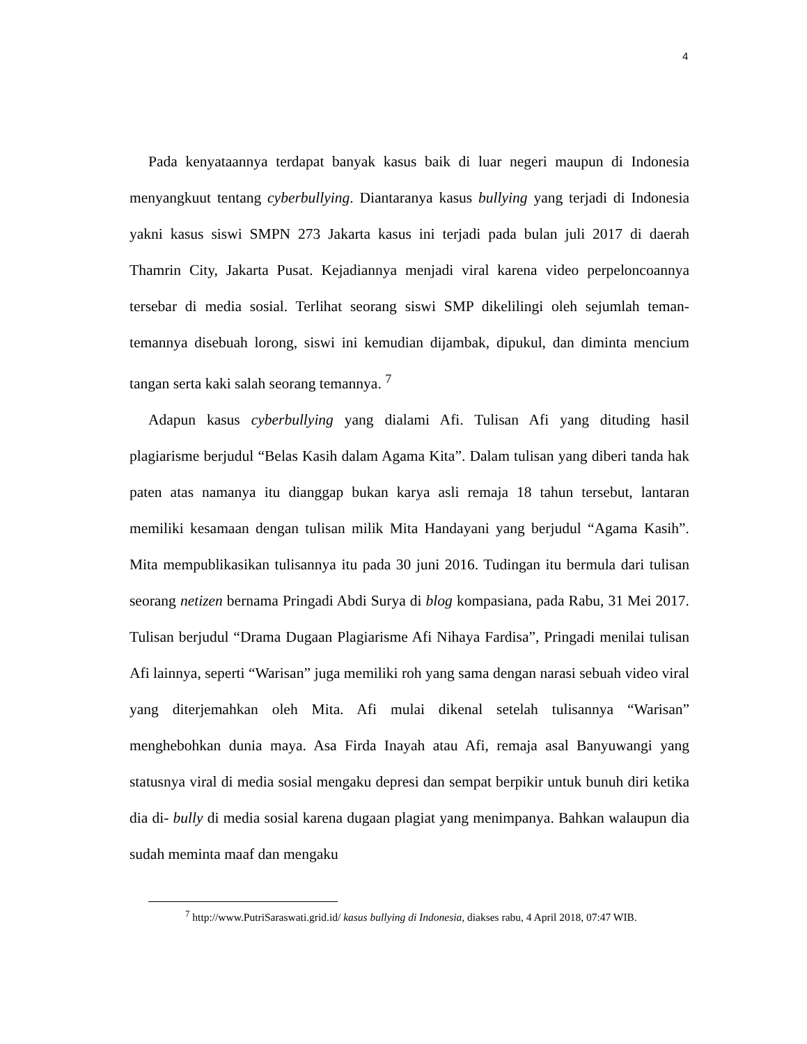4
Pada kenyataannya terdapat banyak kasus baik di luar negeri maupun di Indonesia menyangkuut tentang cyberbullying. Diantaranya kasus bullying yang terjadi di Indonesia yakni kasus siswi SMPN 273 Jakarta kasus ini terjadi pada bulan juli 2017 di daerah Thamrin City, Jakarta Pusat. Kejadiannya menjadi viral karena video perpeloncoannya tersebar di media sosial. Terlihat seorang siswi SMP dikelilingi oleh sejumlah teman-temannya disebuah lorong, siswi ini kemudian dijambak, dipukul, dan diminta mencium tangan serta kaki salah seorang temannya. <sup>7</sup>
Adapun kasus cyberbullying yang dialami Afi. Tulisan Afi yang dituding hasil plagiarisme berjudul “Belas Kasih dalam Agama Kita”. Dalam tulisan yang diberi tanda hak paten atas namanya itu dianggap bukan karya asli remaja 18 tahun tersebut, lantaran memiliki kesamaan dengan tulisan milik Mita Handayani yang berjudul “Agama Kasih”. Mita mempublikasikan tulisannya itu pada 30 juni 2016. Tudingan itu bermula dari tulisan seorang netizen bernama Pringadi Abdi Surya di blog kompasiana, pada Rabu, 31 Mei 2017. Tulisan berjudul “Drama Dugaan Plagiarisme Afi Nihaya Fardisa”, Pringadi menilai tulisan Afi lainnya, seperti “Warisan” juga memiliki roh yang sama dengan narasi sebuah video viral yang diterjemahkan oleh Mita. Afi mulai dikenal setelah tulisannya “Warisan” menghebohkan dunia maya. Asa Firda Inayah atau Afi, remaja asal Banyuwangi yang statusnya viral di media sosial mengaku depresi dan sempat berpikir untuk bunuh diri ketika dia di- bully di media sosial karena dugaan plagiat yang menimpanya. Bahkan walaupun dia sudah meminta maaf dan mengaku
<sup>7</sup> http://www.PutriSaraswati.grid.id/ kasus bullying di Indonesia, diakses rabu, 4 April 2018, 07:47 WIB.